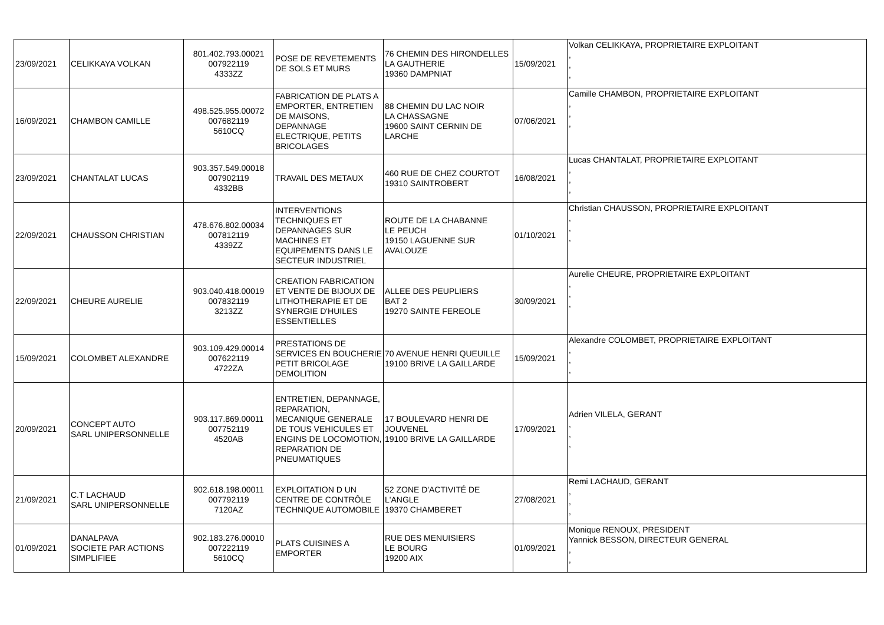| 23/09/2021 | CELIKKAYA VOLKAN | 801.402.793.00021 007922119 4333ZZ | POSE DE REVETEMENTS DE SOLS ET MURS | 76 CHEMIN DES HIRONDELLES LA GAUTHERIE 19360 DAMPNIAT | 15/09/2021 | Volkan CELIKKAYA, PROPRIETAIRE EXPLOITANT , , , |
| 16/09/2021 | CHAMBON CAMILLE | 498.525.955.00072 007682119 5610CQ | FABRICATION DE PLATS A EMPORTER, ENTRETIEN DE MAISONS, DEPANNAGE ELECTRIQUE, PETITS BRICOLAGES | 88 CHEMIN DU LAC NOIR LA CHASSAGNE 19600 SAINT CERNIN DE LARCHE | 07/06/2021 | Camille CHAMBON, PROPRIETAIRE EXPLOITANT , , , |
| 23/09/2021 | CHANTALAT LUCAS | 903.357.549.00018 007902119 4332BB | TRAVAIL DES METAUX | 460 RUE DE CHEZ COURTOT 19310 SAINTROBERT | 16/08/2021 | Lucas CHANTALAT, PROPRIETAIRE EXPLOITANT , , , |
| 22/09/2021 | CHAUSSON CHRISTIAN | 478.676.802.00034 007812119 4339ZZ | INTERVENTIONS TECHNIQUES ET DEPANNAGES SUR MACHINES ET EQUIPEMENTS DANS LE SECTEUR INDUSTRIEL | ROUTE DE LA CHABANNE LE PEUCH 19150 LAGUENNE SUR AVALOUZE | 01/10/2021 | Christian CHAUSSON, PROPRIETAIRE EXPLOITANT , , , |
| 22/09/2021 | CHEURE AURELIE | 903.040.418.00019 007832119 3213ZZ | CREATION FABRICATION ET VENTE DE BIJOUX DE LITHOTHERAPIE ET DE SYNERGIE D'HUILES ESSENTIELLES | ALLEE DES PEUPLIERS BAT 2 19270 SAINTE FEREOLE | 30/09/2021 | Aurelie CHEURE, PROPRIETAIRE EXPLOITANT , , , |
| 15/09/2021 | COLOMBET ALEXANDRE | 903.109.429.00014 007622119 4722ZA | PRESTATIONS DE SERVICES EN BOUCHERIE PETIT BRICOLAGE DEMOLITION | 70 AVENUE HENRI QUEUILLE 19100 BRIVE LA GAILLARDE | 15/09/2021 | Alexandre COLOMBET, PROPRIETAIRE EXPLOITANT , , , |
| 20/09/2021 | CONCEPT AUTO SARL UNIPERSONNELLE | 903.117.869.00011 007752119 4520AB | ENTRETIEN, DEPANNAGE, REPARATION, MECANIQUE GENERALE DE TOUS VEHICULES ET ENGINS DE LOCOMOTION, REPARATION DE PNEUMATIQUES | 17 BOULEVARD HENRI DE JOUVENEL 19100 BRIVE LA GAILLARDE | 17/09/2021 | Adrien VILELA, GERANT , , , |
| 21/09/2021 | C.T LACHAUD SARL UNIPERSONNELLE | 902.618.198.00011 007792119 7120AZ | EXPLOITATION D UN CENTRE DE CONTRÔLE TECHNIQUE AUTOMOBILE | 52 ZONE D'ACTIVITÉ DE L'ANGLE 19370 CHAMBERET | 27/08/2021 | Remi LACHAUD, GERANT , , , |
| 01/09/2021 | DANALPAVA SOCIETE PAR ACTIONS SIMPLIFIEE | 902.183.276.00010 007222119 5610CQ | PLATS CUISINES A EMPORTER | RUE DES MENUISIERS LE BOURG 19200 AIX | 01/09/2021 | Monique RENOUX, PRESIDENT Yannick BESSON, DIRECTEUR GENERAL , , |